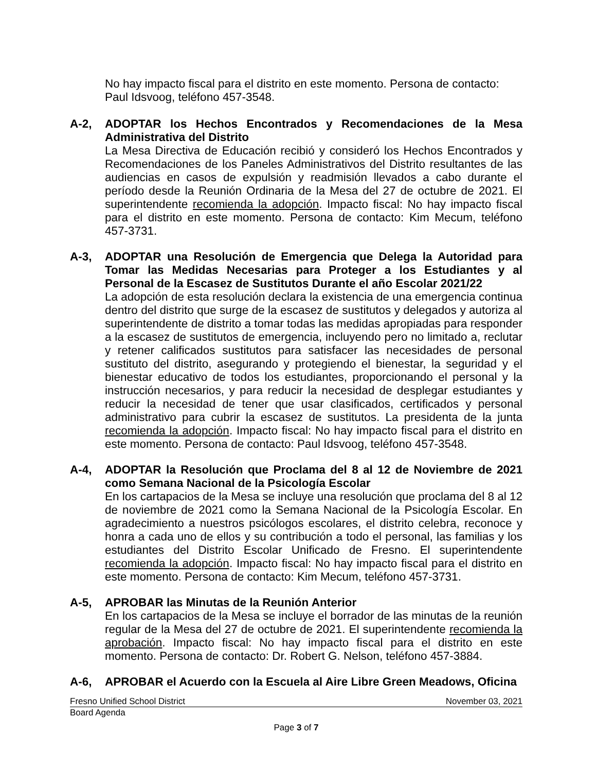No hay impacto fiscal para el distrito en este momento. Persona de contacto: Paul Idsvoog, teléfono 457-3548.
A-2, ADOPTAR los Hechos Encontrados y Recomendaciones de la Mesa Administrativa del Distrito
La Mesa Directiva de Educación recibió y consideró los Hechos Encontrados y Recomendaciones de los Paneles Administrativos del Distrito resultantes de las audiencias en casos de expulsión y readmisión llevados a cabo durante el período desde la Reunión Ordinaria de la Mesa del 27 de octubre de 2021. El superintendente recomienda la adopción. Impacto fiscal: No hay impacto fiscal para el distrito en este momento. Persona de contacto: Kim Mecum, teléfono 457-3731.
A-3, ADOPTAR una Resolución de Emergencia que Delega la Autoridad para Tomar las Medidas Necesarias para Proteger a los Estudiantes y al Personal de la Escasez de Sustitutos Durante el año Escolar 2021/22
La adopción de esta resolución declara la existencia de una emergencia continua dentro del distrito que surge de la escasez de sustitutos y delegados y autoriza al superintendente de distrito a tomar todas las medidas apropiadas para responder a la escasez de sustitutos de emergencia, incluyendo pero no limitado a, reclutar y retener calificados sustitutos para satisfacer las necesidades de personal sustituto del distrito, asegurando y protegiendo el bienestar, la seguridad y el bienestar educativo de todos los estudiantes, proporcionando el personal y la instrucción necesarios, y para reducir la necesidad de desplegar estudiantes y reducir la necesidad de tener que usar clasificados, certificados y personal administrativo para cubrir la escasez de sustitutos. La presidenta de la junta recomienda la adopción. Impacto fiscal: No hay impacto fiscal para el distrito en este momento. Persona de contacto: Paul Idsvoog, teléfono 457-3548.
A-4, ADOPTAR la Resolución que Proclama del 8 al 12 de Noviembre de 2021 como Semana Nacional de la Psicología Escolar
En los cartapacios de la Mesa se incluye una resolución que proclama del 8 al 12 de noviembre de 2021 como la Semana Nacional de la Psicología Escolar. En agradecimiento a nuestros psicólogos escolares, el distrito celebra, reconoce y honra a cada uno de ellos y su contribución a todo el personal, las familias y los estudiantes del Distrito Escolar Unificado de Fresno. El superintendente recomienda la adopción. Impacto fiscal: No hay impacto fiscal para el distrito en este momento. Persona de contacto: Kim Mecum, teléfono 457-3731.
A-5, APROBAR las Minutas de la Reunión Anterior
En los cartapacios de la Mesa se incluye el borrador de las minutas de la reunión regular de la Mesa del 27 de octubre de 2021. El superintendente recomienda la aprobación. Impacto fiscal: No hay impacto fiscal para el distrito en este momento. Persona de contacto: Dr. Robert G. Nelson, teléfono 457-3884.
A-6, APROBAR el Acuerdo con la Escuela al Aire Libre Green Meadows, Oficina
Fresno Unified School District November 03, 2021
Board Agenda
Page 3 of 7